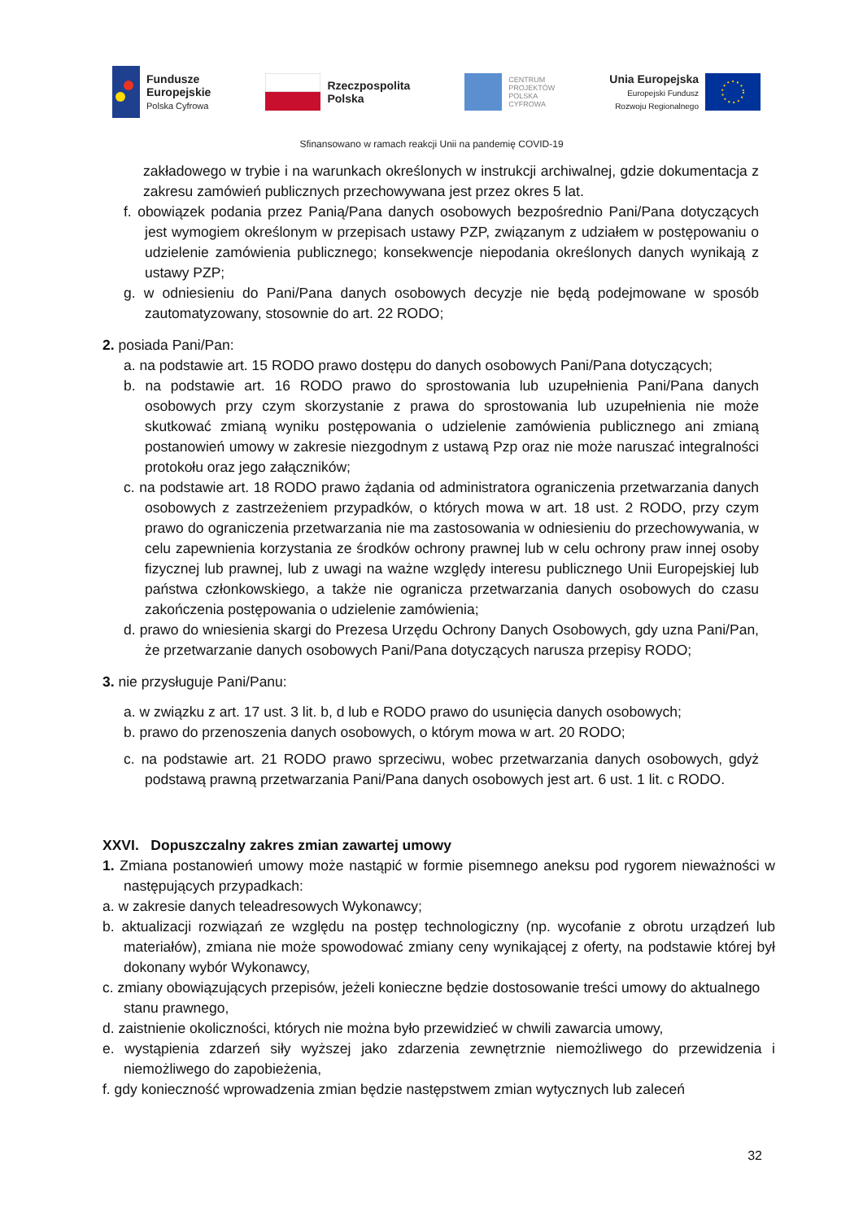Fundusze
Europejskie
Polska Cyfrowa
Rzeczpospolita
Polska
CENTRUM
PROJEKTÓW
POLSKA
CYFROWA
Unia Europejska
Europejski Fundusz
Rozwoju Regionalnego
Sfinansowano w ramach reakcji Unii na pandemię COVID-19
zakładowego w trybie i na warunkach określonych w instrukcji archiwalnej, gdzie dokumentacja z zakresu zamówień publicznych przechowywana jest przez okres 5 lat.
f. obowiązek podania przez Panią/Pana danych osobowych bezpośrednio Pani/Pana dotyczących jest wymogiem określonym w przepisach ustawy PZP, związanym z udziałem w postępowaniu o udzielenie zamówienia publicznego; konsekwencje niepodania określonych danych wynikają z ustawy PZP;
g. w odniesieniu do Pani/Pana danych osobowych decyzje nie będą podejmowane w sposób zautomatyzowany, stosownie do art. 22 RODO;
2. posiada Pani/Pan:
a. na podstawie art. 15 RODO prawo dostępu do danych osobowych Pani/Pana dotyczących;
b. na podstawie art. 16 RODO prawo do sprostowania lub uzupełnienia Pani/Pana danych osobowych przy czym skorzystanie z prawa do sprostowania lub uzupełnienia nie może skutkować zmianą wyniku postępowania o udzielenie zamówienia publicznego ani zmianą postanowień umowy w zakresie niezgodnym z ustawą Pzp oraz nie może naruszać integralności protokołu oraz jego załączników;
c. na podstawie art. 18 RODO prawo żądania od administratora ograniczenia przetwarzania danych osobowych z zastrzeżeniem przypadków, o których mowa w art. 18 ust. 2 RODO, przy czym prawo do ograniczenia przetwarzania nie ma zastosowania w odniesieniu do przechowywania, w celu zapewnienia korzystania ze środków ochrony prawnej lub w celu ochrony praw innej osoby fizycznej lub prawnej, lub z uwagi na ważne względy interesu publicznego Unii Europejskiej lub państwa członkowskiego, a także nie ogranicza przetwarzania danych osobowych do czasu zakończenia postępowania o udzielenie zamówienia;
d. prawo do wniesienia skargi do Prezesa Urzędu Ochrony Danych Osobowych, gdy uzna Pani/Pan, że przetwarzanie danych osobowych Pani/Pana dotyczących narusza przepisy RODO;
3. nie przysługuje Pani/Panu:
a. w związku z art. 17 ust. 3 lit. b, d lub e RODO prawo do usunięcia danych osobowych;
b. prawo do przenoszenia danych osobowych, o którym mowa w art. 20 RODO;
c. na podstawie art. 21 RODO prawo sprzeciwu, wobec przetwarzania danych osobowych, gdyż podstawą prawną przetwarzania Pani/Pana danych osobowych jest art. 6 ust. 1 lit. c RODO.
XXVI. Dopuszczalny zakres zmian zawartej umowy
1. Zmiana postanowień umowy może nastąpić w formie pisemnego aneksu pod rygorem nieważności w następujących przypadkach:
a. w zakresie danych teleadresowych Wykonawcy;
b. aktualizacji rozwiązań ze względu na postęp technologiczny (np. wycofanie z obrotu urządzeń lub materiałów), zmiana nie może spowodować zmiany ceny wynikającej z oferty, na podstawie której był dokonany wybór Wykonawcy,
c. zmiany obowiązujących przepisów, jeżeli konieczne będzie dostosowanie treści umowy do aktualnego stanu prawnego,
d. zaistnienie okoliczności, których nie można było przewidzieć w chwili zawarcia umowy,
e. wystąpienia zdarzeń siły wyższej jako zdarzenia zewnętrznie niemożliwego do przewidzenia i niemożliwego do zapobieżenia,
f. gdy konieczność wprowadzenia zmian będzie następstwem zmian wytycznych lub zaleceń
32